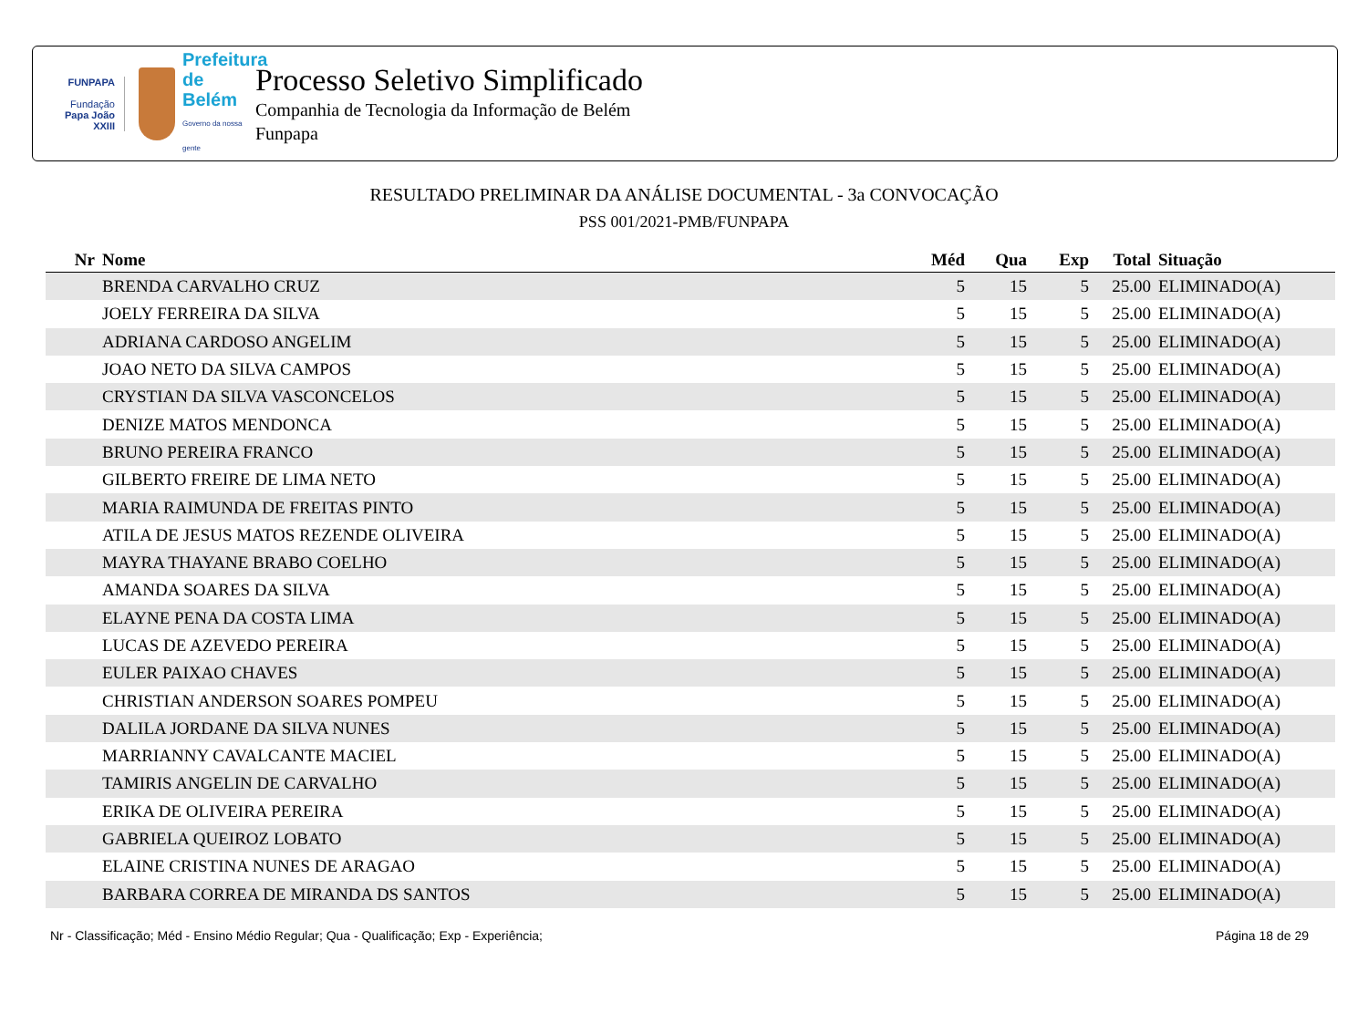FUNPAPA
Fundação
Papa João XXIII
Prefeitura de Belém
Governo da nossa gente
Processo Seletivo Simplificado
Companhia de Tecnologia da Informação de Belém
Funpapa
RESULTADO PRELIMINAR DA ANÁLISE DOCUMENTAL - 3a CONVOCAÇÃO
PSS 001/2021-PMB/FUNPAPA
| Nr | Nome | Méd | Qua | Exp | Total | Situação |
| --- | --- | --- | --- | --- | --- | --- |
| | BRENDA CARVALHO CRUZ | 5 | 15 | 5 | 25.00 | ELIMINADO(A) |
| | JOELY FERREIRA DA SILVA | 5 | 15 | 5 | 25.00 | ELIMINADO(A) |
| | ADRIANA CARDOSO ANGELIM | 5 | 15 | 5 | 25.00 | ELIMINADO(A) |
| | JOAO NETO DA SILVA CAMPOS | 5 | 15 | 5 | 25.00 | ELIMINADO(A) |
| | CRYSTIAN DA SILVA VASCONCELOS | 5 | 15 | 5 | 25.00 | ELIMINADO(A) |
| | DENIZE MATOS MENDONCA | 5 | 15 | 5 | 25.00 | ELIMINADO(A) |
| | BRUNO PEREIRA FRANCO | 5 | 15 | 5 | 25.00 | ELIMINADO(A) |
| | GILBERTO FREIRE DE LIMA NETO | 5 | 15 | 5 | 25.00 | ELIMINADO(A) |
| | MARIA RAIMUNDA DE FREITAS PINTO | 5 | 15 | 5 | 25.00 | ELIMINADO(A) |
| | ATILA DE JESUS MATOS REZENDE OLIVEIRA | 5 | 15 | 5 | 25.00 | ELIMINADO(A) |
| | MAYRA THAYANE BRABO COELHO | 5 | 15 | 5 | 25.00 | ELIMINADO(A) |
| | AMANDA SOARES DA SILVA | 5 | 15 | 5 | 25.00 | ELIMINADO(A) |
| | ELAYNE PENA DA COSTA LIMA | 5 | 15 | 5 | 25.00 | ELIMINADO(A) |
| | LUCAS DE AZEVEDO PEREIRA | 5 | 15 | 5 | 25.00 | ELIMINADO(A) |
| | EULER PAIXAO CHAVES | 5 | 15 | 5 | 25.00 | ELIMINADO(A) |
| | CHRISTIAN ANDERSON SOARES POMPEU | 5 | 15 | 5 | 25.00 | ELIMINADO(A) |
| | DALILA JORDANE DA SILVA NUNES | 5 | 15 | 5 | 25.00 | ELIMINADO(A) |
| | MARRIANNY CAVALCANTE MACIEL | 5 | 15 | 5 | 25.00 | ELIMINADO(A) |
| | TAMIRIS ANGELIN DE CARVALHO | 5 | 15 | 5 | 25.00 | ELIMINADO(A) |
| | ERIKA DE OLIVEIRA PEREIRA | 5 | 15 | 5 | 25.00 | ELIMINADO(A) |
| | GABRIELA QUEIROZ LOBATO | 5 | 15 | 5 | 25.00 | ELIMINADO(A) |
| | ELAINE CRISTINA NUNES DE ARAGAO | 5 | 15 | 5 | 25.00 | ELIMINADO(A) |
| | BARBARA CORREA DE MIRANDA DS SANTOS | 5 | 15 | 5 | 25.00 | ELIMINADO(A) |
Nr - Classificação; Méd - Ensino Médio Regular; Qua - Qualificação; Exp - Experiência; Página 18 de 29